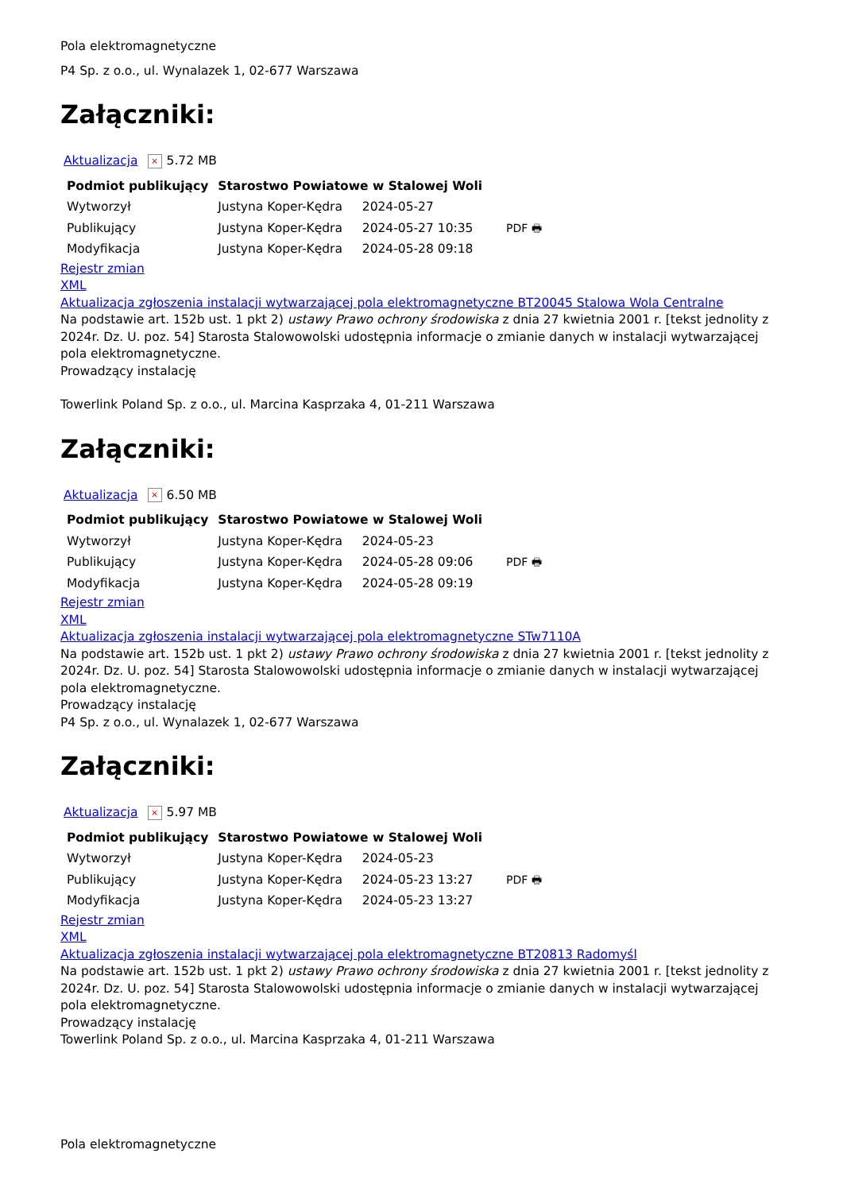Pola elektromagnetyczne
P4 Sp. z o.o., ul. Wynalazek 1, 02-677 Warszawa
Załączniki:
Aktualizacja × 5.72 MB
| Podmiot publikujący | Starostwo Powiatowe w Stalowej Woli | | |
| Wytworzył | Justyna Koper-Kędra | 2024-05-27 | PDF 🖶 |
| Publikujący | Justyna Koper-Kędra | 2024-05-27 10:35 | |
| Modyfikacja | Justyna Koper-Kędra | 2024-05-28 09:18 | |
Rejestr zmian
XML
Aktualizacja zgłoszenia instalacji wytwarzającej pola elektromagnetyczne BT20045 Stalowa Wola Centralne
Na podstawie art. 152b ust. 1 pkt 2) ustawy Prawo ochrony środowiska z dnia 27 kwietnia 2001 r. [tekst jednolity z 2024r. Dz. U. poz. 54] Starosta Stalowowolski udostępnia informacje o zmianie danych w instalacji wytwarzającej pola elektromagnetyczne.
Prowadzący instalację
Towerlink Poland Sp. z o.o., ul. Marcina Kasprzaka 4, 01-211 Warszawa
Załączniki:
Aktualizacja × 6.50 MB
| Podmiot publikujący | Starostwo Powiatowe w Stalowej Woli | | |
| Wytworzył | Justyna Koper-Kędra | 2024-05-23 | PDF 🖶 |
| Publikujący | Justyna Koper-Kędra | 2024-05-28 09:06 | |
| Modyfikacja | Justyna Koper-Kędra | 2024-05-28 09:19 | |
Rejestr zmian
XML
Aktualizacja zgłoszenia instalacji wytwarzającej pola elektromagnetyczne STw7110A
Na podstawie art. 152b ust. 1 pkt 2) ustawy Prawo ochrony środowiska z dnia 27 kwietnia 2001 r. [tekst jednolity z 2024r. Dz. U. poz. 54] Starosta Stalowowolski udostępnia informacje o zmianie danych w instalacji wytwarzającej pola elektromagnetyczne.
Prowadzący instalację
P4 Sp. z o.o., ul. Wynalazek 1, 02-677 Warszawa
Załączniki:
Aktualizacja × 5.97 MB
| Podmiot publikujący | Starostwo Powiatowe w Stalowej Woli | | |
| Wytworzył | Justyna Koper-Kędra | 2024-05-23 | PDF 🖶 |
| Publikujący | Justyna Koper-Kędra | 2024-05-23 13:27 | |
| Modyfikacja | Justyna Koper-Kędra | 2024-05-23 13:27 | |
Rejestr zmian
XML
Aktualizacja zgłoszenia instalacji wytwarzającej pola elektromagnetyczne BT20813 Radomyśl
Na podstawie art. 152b ust. 1 pkt 2) ustawy Prawo ochrony środowiska z dnia 27 kwietnia 2001 r. [tekst jednolity z 2024r. Dz. U. poz. 54] Starosta Stalowowolski udostępnia informacje o zmianie danych w instalacji wytwarzającej pola elektromagnetyczne.
Prowadzący instalację
Towerlink Poland Sp. z o.o., ul. Marcina Kasprzaka 4, 01-211 Warszawa
Pola elektromagnetyczne